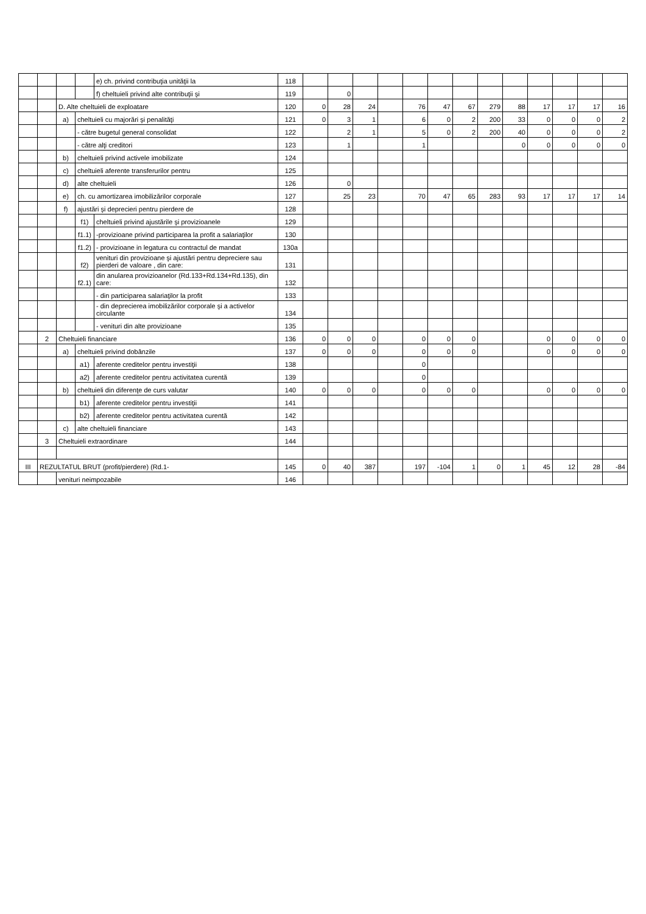| | | | | e) ch. privind contribuţia unităţii la | 118 | | | | | | | | | | | | | |
| | | | | f) cheltuieli privind alte contribuţii şi | 119 | | 0 | | | | | | | | | | | |
| | | D. Alte cheltuieli de exploatare | | | 120 | 0 | 28 | 24 | | 76 | 47 | 67 | 279 | 88 | 17 | 17 | 17 | 16 |
| | | a) | cheltuieli cu majorări şi penalităţi | | 121 | 0 | 3 | 1 | | 6 | 0 | 2 | 200 | 33 | 0 | 0 | 0 | 2 |
| | | | - către bugetul general consolidat | | 122 | | 2 | 1 | | 5 | 0 | 2 | 200 | 40 | 0 | 0 | 0 | 2 |
| | | | - către alţi creditori | | 123 | | 1 | | | 1 | | | | 0 | 0 | 0 | 0 | 0 |
| | | b) | cheltuieli privind activele imobilizate | | 124 | | | | | | | | | | | | | |
| | | c) | cheltuieli aferente transferurilor pentru | | 125 | | | | | | | | | | | | | |
| | | d) | alte cheltuieli | | 126 | | 0 | | | | | | | | | | | |
| | | e) | ch. cu amortizarea imobilizărilor corporale | | 127 | | 25 | 23 | | 70 | 47 | 65 | 283 | 93 | 17 | 17 | 17 | 14 |
| | | f) | ajustări şi deprecieri pentru pierdere de | | 128 | | | | | | | | | | | | | |
| | | | f1) | cheltuieli privind ajustările şi provizioanele | 129 | | | | | | | | | | | | | |
| | | | f1.1) | -provizioane privind participarea la profit a salariaţilor | 130 | | | | | | | | | | | | | |
| | | | f1.2) | - provizioane in legatura cu contractul de mandat | 130a | | | | | | | | | | | | | |
| | | | f2) | venituri din provizioane şi ajustări pentru depreciere sau pierderi de valoare , din care: | 131 | | | | | | | | | | | | | |
| | | | f2.1) | din anularea provizioanelor (Rd.133+Rd.134+Rd.135), din care: | 132 | | | | | | | | | | | | | |
| | | | | - din participarea salariaţilor la profit | 133 | | | | | | | | | | | | | |
| | | | | - din deprecierea imobilizărilor corporale şi a activelor circulante | 134 | | | | | | | | | | | | | |
| | | | | - venituri din alte provizioane | 135 | | | | | | | | | | | | | |
| | 2 | Cheltuieli financiare | | | 136 | 0 | 0 | 0 | | 0 | 0 | 0 | | | 0 | 0 | 0 | 0 |
| | | a) | cheltuieli privind dobânzile | | 137 | 0 | 0 | 0 | | 0 | 0 | 0 | | | 0 | 0 | 0 | 0 |
| | | | a1) | aferente creditelor pentru investiţii | 138 | | | | | 0 | | | | | | | | |
| | | | a2) | aferente creditelor pentru activitatea curentă | 139 | | | | | 0 | | | | | | | | |
| | | b) | cheltuieli din diferenţe de curs valutar | | 140 | 0 | 0 | 0 | | 0 | 0 | 0 | | | 0 | 0 | 0 | 0 |
| | | | b1) | aferente creditelor pentru investiţii | 141 | | | | | | | | | | | | | |
| | | | b2) | aferente creditelor pentru activitatea curentă | 142 | | | | | | | | | | | | | |
| | | c) | alte cheltuieli financiare | | 143 | | | | | | | | | | | | | |
| | 3 | Cheltuieli extraordinare | | | 144 | | | | | | | | | | | | | |
| III | REZULTATUL BRUT (profit/pierdere) (Rd.1- | | | | 145 | 0 | 40 | 387 | | 197 | -104 | 1 | 0 | 1 | 45 | 12 | 28 | -84 |
| | | venituri neimpozabile | | | 146 | | | | | | | | | | | | | |